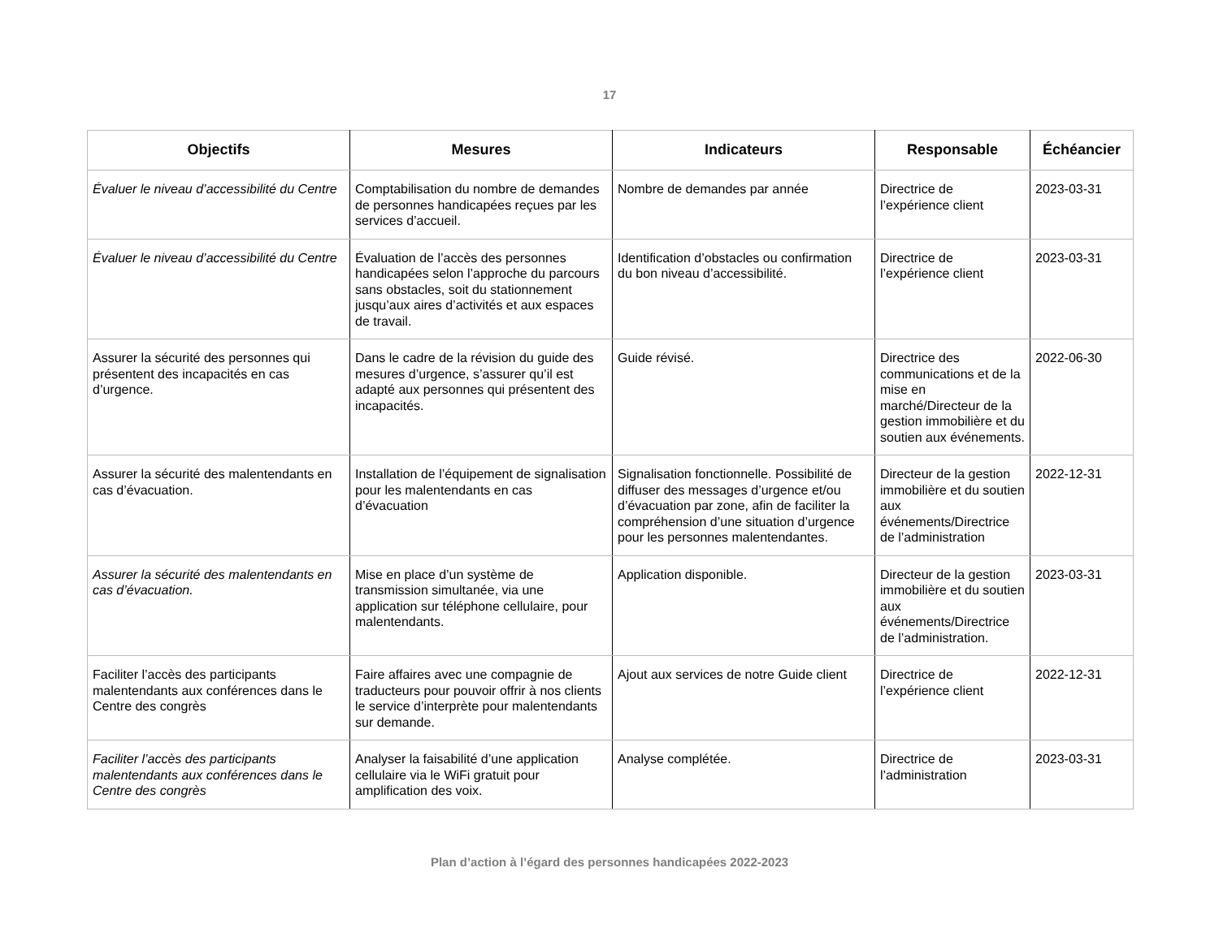17
| Objectifs | Mesures | Indicateurs | Responsable | Échéancier |
| --- | --- | --- | --- | --- |
| Évaluer le niveau d’accessibilité du Centre | Comptabilisation du nombre de demandes de personnes handicapées reçues par les services d’accueil. | Nombre de demandes par année | Directrice de l’expérience client | 2023-03-31 |
| Évaluer le niveau d’accessibilité du Centre | Évaluation de l’accès des personnes handicapées selon l’approche du parcours sans obstacles, soit du stationnement jusqu’aux aires d’activités et aux espaces de travail. | Identification d’obstacles ou confirmation du bon niveau d’accessibilité. | Directrice de l’expérience client | 2023-03-31 |
| Assurer la sécurité des personnes qui présentent des incapacités en cas d’urgence. | Dans le cadre de la révision du guide des mesures d’urgence, s’assurer qu’il est adapté aux personnes qui présentent des incapacités. | Guide révisé. | Directrice des communications et de la mise en marché/Directeur de la gestion immobilière et du soutien aux événements. | 2022-06-30 |
| Assurer la sécurité des malentendants en cas d’évacuation. | Installation de l’équipement de signalisation pour les malentendants en cas d’évacuation | Signalisation fonctionnelle. Possibilité de diffuser des messages d’urgence et/ou d’évacuation par zone, afin de faciliter la compréhension d’une situation d’urgence pour les personnes malentendantes. | Directeur de la gestion immobilière et du soutien aux événements/Directrice de l’administration | 2022-12-31 |
| Assurer la sécurité des malentendants en cas d’évacuation. | Mise en place d’un système de transmission simultanée, via une application sur téléphone cellulaire, pour malentendants. | Application disponible. | Directeur de la gestion immobilière et du soutien aux événements/Directrice de l’administration. | 2023-03-31 |
| Faciliter l’accès des participants malentendants aux conférences dans le Centre des congrès | Faire affaires avec une compagnie de traducteurs pour pouvoir offrir à nos clients le service d’interprète pour malentendants sur demande. | Ajout aux services de notre Guide client | Directrice de l’expérience client | 2022-12-31 |
| Faciliter l’accès des participants malentendants aux conférences dans le Centre des congrès | Analyser la faisabilité d’une application cellulaire via le WiFi gratuit pour amplification des voix. | Analyse complétée. | Directrice de l’administration | 2023-03-31 |
Plan d’action à l’égard des personnes handicapées 2022-2023